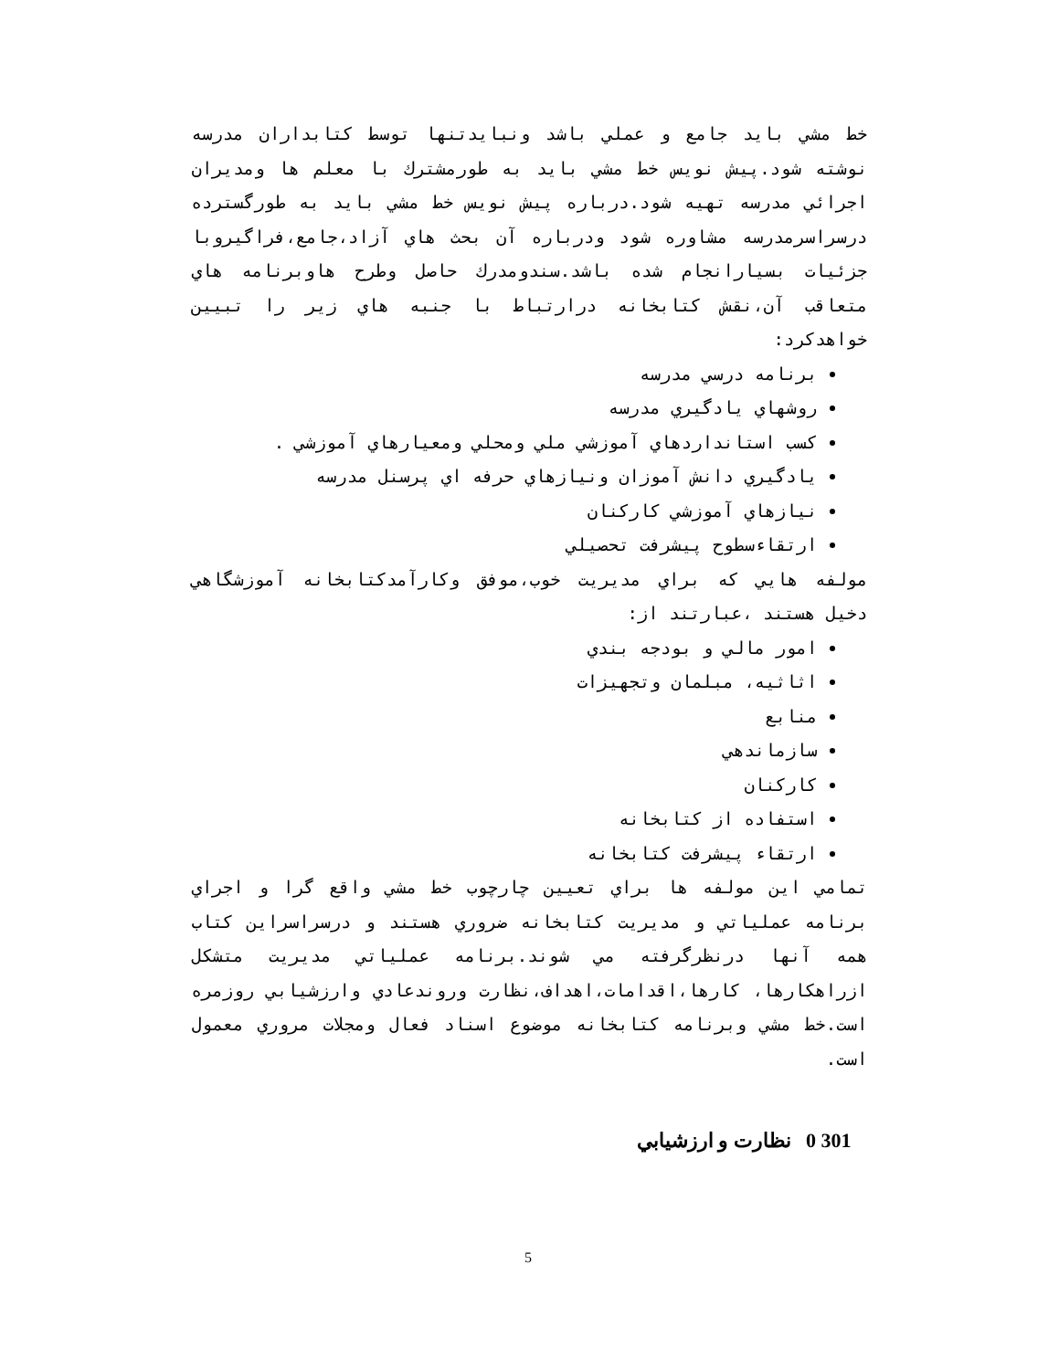خط مشي بايد جامع و عملي باشد ونبايدتنها توسط كتابداران مدرسه نوشته شود.پيش نويس خط مشي بايد به طورمشترك با معلم ها ومديران اجرائي مدرسه تهيه شود.درباره پيش نويس خط مشي بايد به طورگسترده درسراسرمدرسه مشاوره شود ودرباره آن بحث هاي آزاد،جامع،فراگيروبا جزئيات بسيارانجام شده باشد.سندومدرك حاصل وطرح هاوبرنامه هاي متعاقب آن،نقش كتابخانه درارتباط با جنبه هاي زير را تبيين خواهدكرد:
برنامه درسي مدرسه
روشهاي يادگيري مدرسه
كسب استانداردهاي آموزشي ملي ومحلي ومعيارهاي آموزشي .
يادگيري دانش آموزان ونيازهاي حرفه اي پرسنل مدرسه
نيازهاي آموزشي كاركنان
ارتقاءسطوح پيشرفت تحصيلي
مولفه هايي كه براي مديريت خوب،موفق وكارآمدكتابخانه آموزشگاهي دخيل هستند ،عبارتند از:
امور مالي و بودجه بندي
اثاثيه، مبلمان وتجهيزات
منابع
سازماندهي
كاركنان
استفاده از كتابخانه
ارتقاء پيشرفت كتابخانه
تمامي اين مولفه ها براي تعيين چارچوب خط مشي واقع گرا و اجراي برنامه عملياتي و مديريت كتابخانه ضروري هستند و درسراسراين كتاب همه آنها درنظرگرفته مي شوند.برنامه عملياتي مديريت متشكل ازراهكارها، كارها،اقدامات،اهداف،نظارت وروندعادي وارزشيابي روزمره است.خط مشي وبرنامه كتابخانه موضوع اسناد فعال ومجلات مروري معمول است.
301 0 نظارت و ارزشيابي
5